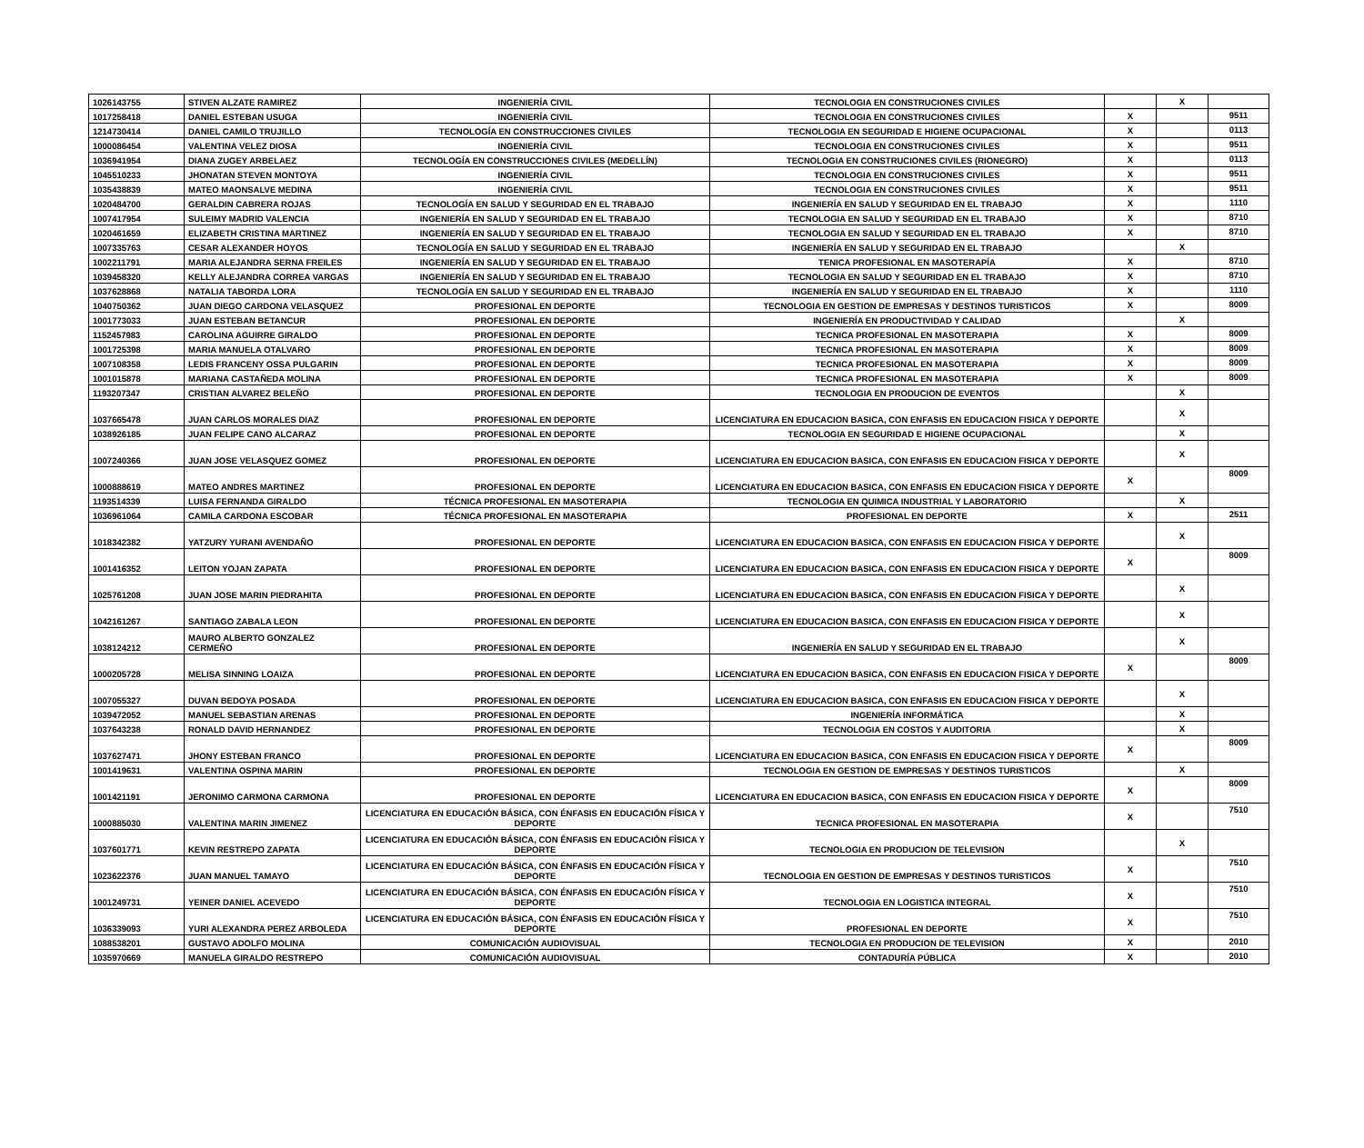| 1026143755 | STIVEN ALZATE RAMIREZ | INGENIERÍA CIVIL | TECNOLOGIA EN CONSTRUCIONES CIVILES | | X | |
| 1017258418 | DANIEL ESTEBAN USUGA | INGENIERÍA CIVIL | TECNOLOGIA EN CONSTRUCIONES CIVILES | X | | 9511 |
| 1214730414 | DANIEL CAMILO TRUJILLO | TECNOLOGÍA EN CONSTRUCCIONES CIVILES | TECNOLOGIA EN SEGURIDAD E HIGIENE OCUPACIONAL | X | | 0113 |
| 1000086454 | VALENTINA VELEZ DIOSA | INGENIERÍA CIVIL | TECNOLOGIA EN CONSTRUCIONES CIVILES | X | | 9511 |
| 1036941954 | DIANA ZUGEY ARBELAEZ | TECNOLOGÍA EN CONSTRUCCIONES CIVILES (MEDELLÍN) | TECNOLOGIA EN CONSTRUCIONES CIVILES (RIONEGRO) | X | | 0113 |
| 1045510233 | JHONATAN STEVEN MONTOYA | INGENIERÍA CIVIL | TECNOLOGIA EN CONSTRUCIONES CIVILES | X | | 9511 |
| 1035438839 | MATEO MAONSALVE MEDINA | INGENIERÍA CIVIL | TECNOLOGIA EN CONSTRUCIONES CIVILES | X | | 9511 |
| 1020484700 | GERALDIN CABRERA ROJAS | TECNOLOGÍA EN SALUD Y SEGURIDAD EN EL TRABAJO | INGENIERÍA EN SALUD Y SEGURIDAD EN EL TRABAJO | X | | 1110 |
| 1007417954 | SULEIMY MADRID VALENCIA | INGENIERÍA EN SALUD Y SEGURIDAD EN EL TRABAJO | TECNOLOGIA EN SALUD Y SEGURIDAD EN EL TRABAJO | X | | 8710 |
| 1020461659 | ELIZABETH CRISTINA MARTINEZ | INGENIERÍA EN SALUD Y SEGURIDAD EN EL TRABAJO | TECNOLOGIA EN SALUD Y SEGURIDAD EN EL TRABAJO | X | | 8710 |
| 1007335763 | CESAR ALEXANDER HOYOS | TECNOLOGÍA EN SALUD Y SEGURIDAD EN EL TRABAJO | INGENIERÍA EN SALUD Y SEGURIDAD EN EL TRABAJO | | X | |
| 1002211791 | MARIA ALEJANDRA SERNA FREILES | INGENIERÍA EN SALUD Y SEGURIDAD EN EL TRABAJO | TENICA PROFESIONAL EN MASOTERAPÍA | X | | 8710 |
| 1039458320 | KELLY ALEJANDRA CORREA VARGAS | INGENIERÍA EN SALUD Y SEGURIDAD EN EL TRABAJO | TECNOLOGIA EN SALUD Y SEGURIDAD EN EL TRABAJO | X | | 8710 |
| 1037628868 | NATALIA TABORDA LORA | TECNOLOGÍA EN SALUD Y SEGURIDAD EN EL TRABAJO | INGENIERÍA EN SALUD Y SEGURIDAD EN EL TRABAJO | X | | 1110 |
| 1040750362 | JUAN DIEGO CARDONA VELASQUEZ | PROFESIONAL EN DEPORTE | TECNOLOGIA EN GESTION DE EMPRESAS Y DESTINOS TURISTICOS | X | | 8009 |
| 1001773033 | JUAN ESTEBAN BETANCUR | PROFESIONAL EN DEPORTE | INGENIERÍA EN PRODUCTIVIDAD Y CALIDAD | | X | |
| 1152457983 | CAROLINA AGUIRRE GIRALDO | PROFESIONAL EN DEPORTE | TECNICA PROFESIONAL EN MASOTERAPIA | X | | 8009 |
| 1001725398 | MARIA MANUELA OTALVARO | PROFESIONAL EN DEPORTE | TECNICA PROFESIONAL EN MASOTERAPIA | X | | 8009 |
| 1007108358 | LEDIS FRANCENY OSSA PULGARIN | PROFESIONAL EN DEPORTE | TECNICA PROFESIONAL EN MASOTERAPIA | X | | 8009 |
| 1001015878 | MARIANA CASTAÑEDA MOLINA | PROFESIONAL EN DEPORTE | TECNICA PROFESIONAL EN MASOTERAPIA | X | | 8009 |
| 1193207347 | CRISTIAN ALVAREZ BELEÑO | PROFESIONAL EN DEPORTE | TECNOLOGIA EN PRODUCION DE EVENTOS | | X | |
| 1037665478 | JUAN CARLOS MORALES DIAZ | PROFESIONAL EN DEPORTE | LICENCIATURA EN EDUCACION BASICA, CON ENFASIS EN EDUCACION FISICA Y DEPORTE | | X | |
| 1038926185 | JUAN FELIPE CANO ALCARAZ | PROFESIONAL EN DEPORTE | TECNOLOGIA EN SEGURIDAD E HIGIENE OCUPACIONAL | | X | |
| 1007240366 | JUAN JOSE VELASQUEZ GOMEZ | PROFESIONAL EN DEPORTE | LICENCIATURA EN EDUCACION BASICA, CON ENFASIS EN EDUCACION FISICA Y DEPORTE | | X | |
| 1000888619 | MATEO ANDRES MARTINEZ | PROFESIONAL EN DEPORTE | LICENCIATURA EN EDUCACION BASICA, CON ENFASIS EN EDUCACION FISICA Y DEPORTE | X | | 8009 |
| 1193514339 | LUISA FERNANDA GIRALDO | TÉCNICA PROFESIONAL EN MASOTERAPIA | TECNOLOGIA EN QUIMICA INDUSTRIAL Y LABORATORIO | | X | |
| 1036961064 | CAMILA CARDONA ESCOBAR | TÉCNICA PROFESIONAL EN MASOTERAPIA | PROFESIONAL EN DEPORTE | X | | 2511 |
| 1018342382 | YATZURY YURANI AVENDAÑO | PROFESIONAL EN DEPORTE | LICENCIATURA EN EDUCACION BASICA, CON ENFASIS EN EDUCACION FISICA Y DEPORTE | | X | |
| 1001416352 | LEITON YOJAN ZAPATA | PROFESIONAL EN DEPORTE | LICENCIATURA EN EDUCACION BASICA, CON ENFASIS EN EDUCACION FISICA Y DEPORTE | X | | 8009 |
| 1025761208 | JUAN JOSE MARIN PIEDRAHITA | PROFESIONAL EN DEPORTE | LICENCIATURA EN EDUCACION BASICA, CON ENFASIS EN EDUCACION FISICA Y DEPORTE | | X | |
| 1042161267 | SANTIAGO ZABALA LEON | PROFESIONAL EN DEPORTE | LICENCIATURA EN EDUCACION BASICA, CON ENFASIS EN EDUCACION FISICA Y DEPORTE | | X | |
| 1038124212 | MAURO ALBERTO GONZALEZ CERMEÑO | PROFESIONAL EN DEPORTE | INGENIERÍA EN SALUD Y SEGURIDAD EN EL TRABAJO | | X | |
| 1000205728 | MELISA SINNING LOAIZA | PROFESIONAL EN DEPORTE | LICENCIATURA EN EDUCACION BASICA, CON ENFASIS EN EDUCACION FISICA Y DEPORTE | X | | 8009 |
| 1007055327 | DUVAN BEDOYA POSADA | PROFESIONAL EN DEPORTE | LICENCIATURA EN EDUCACION BASICA, CON ENFASIS EN EDUCACION FISICA Y DEPORTE | | X | |
| 1039472052 | MANUEL SEBASTIAN ARENAS | PROFESIONAL EN DEPORTE | INGENIERÍA INFORMÁTICA | | X | |
| 1037643238 | RONALD DAVID HERNANDEZ | PROFESIONAL EN DEPORTE | TECNOLOGIA EN COSTOS Y AUDITORIA | | X | |
| 1037627471 | JHONY ESTEBAN FRANCO | PROFESIONAL EN DEPORTE | LICENCIATURA EN EDUCACION BASICA, CON ENFASIS EN EDUCACION FISICA Y DEPORTE | X | | 8009 |
| 1001419631 | VALENTINA OSPINA MARIN | PROFESIONAL EN DEPORTE | TECNOLOGIA EN GESTION DE EMPRESAS Y DESTINOS TURISTICOS | | X | |
| 1001421191 | JERONIMO CARMONA CARMONA | PROFESIONAL EN DEPORTE | LICENCIATURA EN EDUCACION BASICA, CON ENFASIS EN EDUCACION FISICA Y DEPORTE | X | | 8009 |
| 1000885030 | VALENTINA MARIN JIMENEZ | LICENCIATURA EN EDUCACIÓN BÁSICA, CON ÉNFASIS EN EDUCACIÓN FÍSICA Y DEPORTE | TECNICA PROFESIONAL EN MASOTERAPIA | X | | 7510 |
| 1037601771 | KEVIN RESTREPO ZAPATA | LICENCIATURA EN EDUCACIÓN BÁSICA, CON ÉNFASIS EN EDUCACIÓN FÍSICA Y DEPORTE | TECNOLOGIA EN PRODUCION DE TELEVISION | | X | |
| 1023622376 | JUAN MANUEL TAMAYO | LICENCIATURA EN EDUCACIÓN BÁSICA, CON ÉNFASIS EN EDUCACIÓN FÍSICA Y DEPORTE | TECNOLOGIA EN GESTION DE EMPRESAS Y DESTINOS TURISTICOS | X | | 7510 |
| 1001249731 | YEINER DANIEL ACEVEDO | LICENCIATURA EN EDUCACIÓN BÁSICA, CON ÉNFASIS EN EDUCACIÓN FÍSICA Y DEPORTE | TECNOLOGIA EN LOGISTICA INTEGRAL | X | | 7510 |
| 1036339093 | YURI ALEXANDRA PEREZ ARBOLEDA | LICENCIATURA EN EDUCACIÓN BÁSICA, CON ÉNFASIS EN EDUCACIÓN FÍSICA Y DEPORTE | PROFESIONAL EN DEPORTE | X | | 7510 |
| 1088538201 | GUSTAVO ADOLFO MOLINA | COMUNICACIÓN AUDIOVISUAL | TECNOLOGIA EN PRODUCION DE TELEVISION | X | | 2010 |
| 1035970669 | MANUELA GIRALDO RESTREPO | COMUNICACIÓN AUDIOVISUAL | CONTADURÍA PÚBLICA | X | | 2010 |